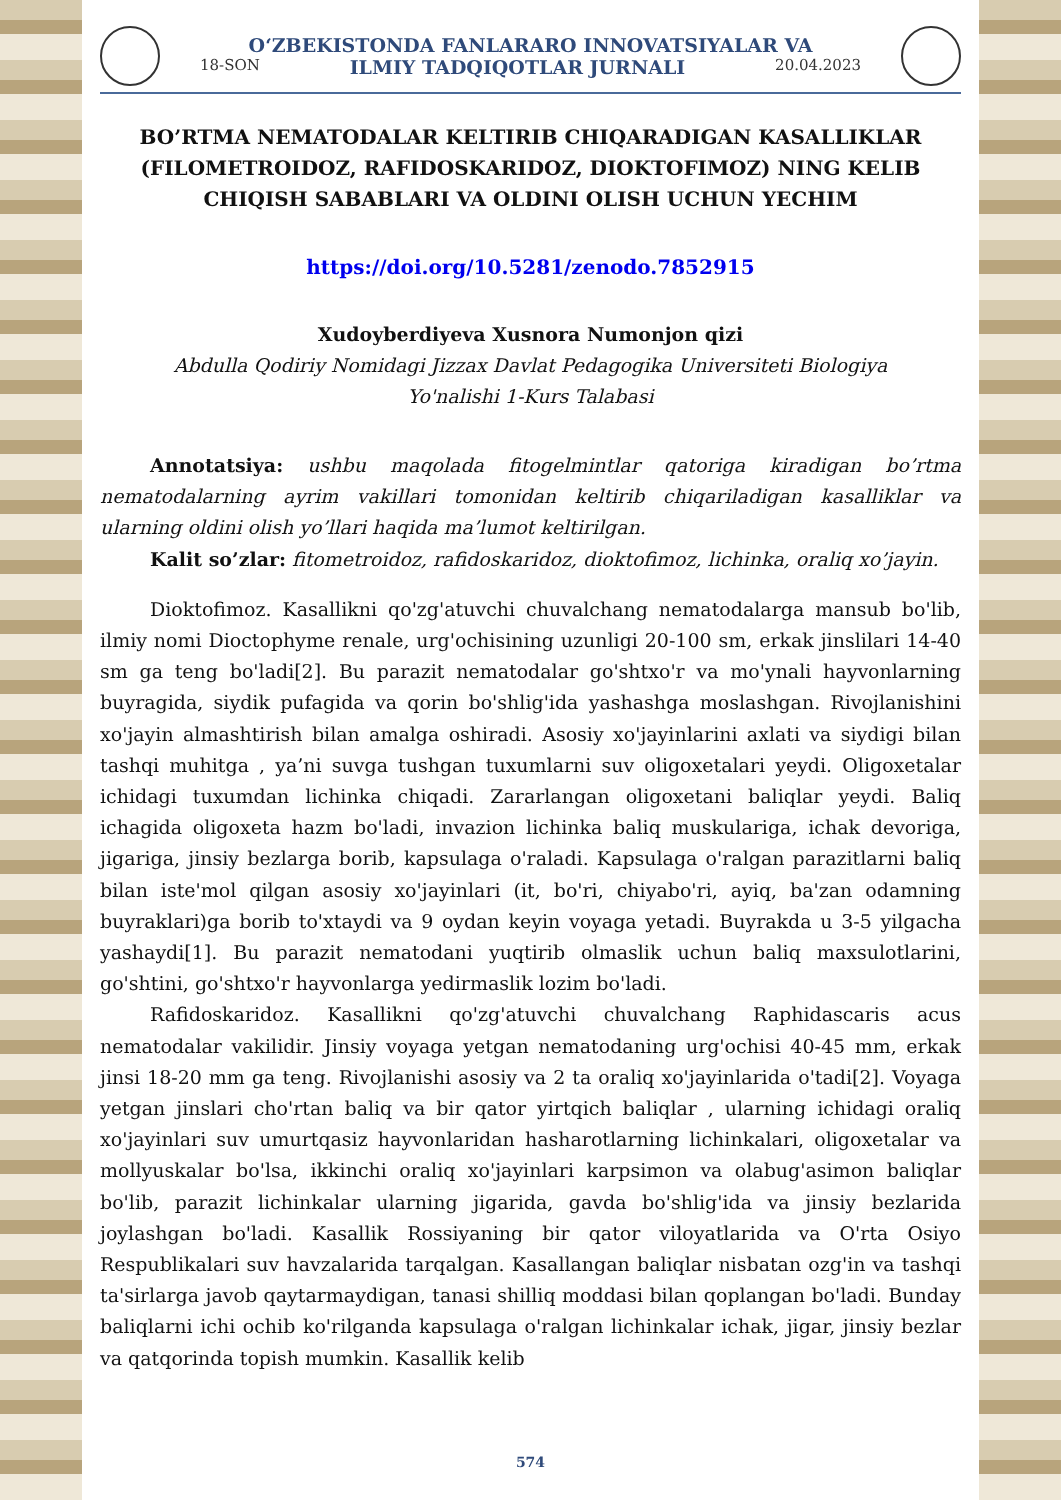O‘ZBEKISTONDA FANLARARO INNOVATSIYALAR VA
18-SON ILMIY TADQIQOTLAR JURNALI 20.04.2023
BO’RTMA NEMATODALAR KELTIRIB CHIQARADIGAN KASALLIKLAR (FILOMETROIDOZ, RAFIDOSKARIDOZ, DIOKTOFIMOZ) NING KELIB CHIQISH SABABLARI VA OLDINI OLISH UCHUN YECHIM
https://doi.org/10.5281/zenodo.7852915
Xudoyberdiyeva Xusnora Numonjon qizi
Abdulla Qodiriy Nomidagi Jizzax Davlat Pedagogika Universiteti Biologiya
Yo'nalishi 1-Kurs Talabasi
Annotatsiya: ushbu maqolada fitogelmintlar qatoriga kiradigan bo’rtma nematodalarning ayrim vakillari tomonidan keltirib chiqariladigan kasalliklar va ularning oldini olish yo’llari haqida ma’lumot keltirilgan.
Kalit so’zlar: fitometroidoz, rafidoskaridoz, dioktofimoz, lichinka, oraliq xo’jayin.
Dioktofimoz. Kasallikni qo'zg'atuvchi chuvalchang nematodalarga mansub bo'lib, ilmiy nomi Dioctophyme renale, urg'ochisining uzunligi 20-100 sm, erkak jinslilari 14-40 sm ga teng bo'ladi[2]. Bu parazit nematodalar go'shtxo'r va mo'ynali hayvonlarning buyragida, siydik pufagida va qorin bo'shlig'ida yashashga moslashgan. Rivojlanishini xo'jayin almashtirish bilan amalga oshiradi. Asosiy xo'jayinlarini axlati va siydigi bilan tashqi muhitga , ya’ni suvga tushgan tuxumlarni suv oligoxetalari yeydi. Oligoxetalar ichidagi tuxumdan lichinka chiqadi. Zararlangan oligoxetani baliqlar yeydi. Baliq ichagida oligoxeta hazm bo'ladi, invazion lichinka baliq muskulariga, ichak devoriga, jigariga, jinsiy bezlarga borib, kapsulaga o'raladi. Kapsulaga o'ralgan parazitlarni baliq bilan iste'mol qilgan asosiy xo'jayinlari (it, bo'ri, chiyabo'ri, ayiq, ba'zan odamning buyraklari)ga borib to'xtaydi va 9 oydan keyin voyaga yetadi. Buyrakda u 3-5 yilgacha yashaydi[1]. Bu parazit nematodani yuqtirib olmaslik uchun baliq maxsulotlarini, go'shtini, go'shtxo'r hayvonlarga yedirmaslik lozim bo'ladi.
Rafidoskaridoz. Kasallikni qo'zg'atuvchi chuvalchang Raphidascaris acus nematodalar vakilidir. Jinsiy voyaga yetgan nematodaning urg'ochisi 40-45 mm, erkak jinsi 18-20 mm ga teng. Rivojlanishi asosiy va 2 ta oraliq xo'jayinlarida o'tadi[2]. Voyaga yetgan jinslari cho'rtan baliq va bir qator yirtqich baliqlar , ularning ichidagi oraliq xo'jayinlari suv umurtqasiz hayvonlaridan hasharotlarning lichinkalari, oligoxetalar va mollyuskalar bo'lsa, ikkinchi oraliq xo'jayinlari karpsimon va olabug'asimon baliqlar bo'lib, parazit lichinkalar ularning jigarida, gavda bo'shlig'ida va jinsiy bezlarida joylashgan bo'ladi. Kasallik Rossiyaning bir qator viloyatlarida va O'rta Osiyo Respublikalari suv havzalarida tarqalgan. Kasallangan baliqlar nisbatan ozg'in va tashqi ta'sirlarga javob qaytarmaydigan, tanasi shilliq moddasi bilan qoplangan bo'ladi. Bunday baliqlarni ichi ochib ko'rilganda kapsulaga o'ralgan lichinkalar ichak, jigar, jinsiy bezlar va qatqorinda topish mumkin. Kasallik kelib
574